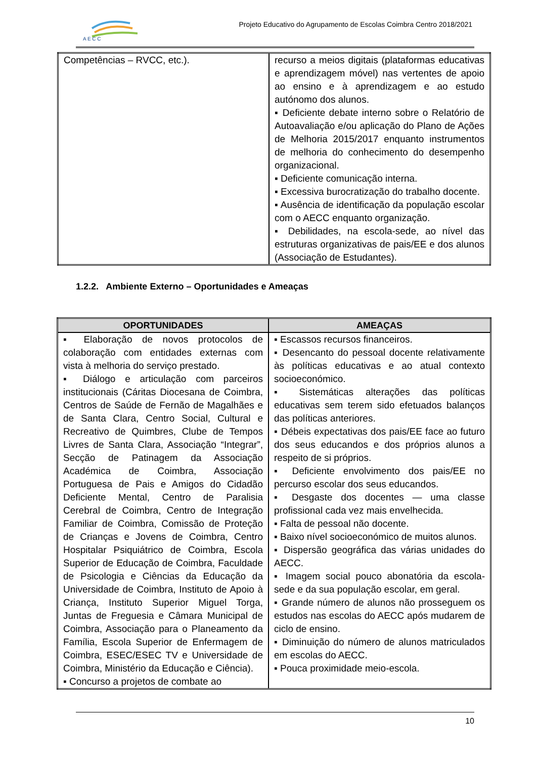A E C C
Projeto Educativo do Agrupamento de Escolas Coimbra Centro 2018/2021
| Competências – RVCC, etc.). | recurso a meios digitais (plataformas educativas e aprendizagem móvel) nas vertentes de apoio ao ensino e à aprendizagem e ao estudo autónomo dos alunos. ▪ Deficiente debate interno sobre o Relatório de Autoavaliação e/ou aplicação do Plano de Ações de Melhoria 2015/2017 enquanto instrumentos de melhoria do conhecimento do desempenho organizacional. ▪ Deficiente comunicação interna. ▪ Excessiva burocratização do trabalho docente. ▪ Ausência de identificação da população escolar com o AECC enquanto organização. ▪ Debilidades, na escola-sede, ao nível das estruturas organizativas de pais/EE e dos alunos (Associação de Estudantes). |
1.2.2. Ambiente Externo – Oportunidades e Ameaças
| OPORTUNIDADES | AMEAÇAS |
| --- | --- |
| ▪ Elaboração de novos protocolos de colaboração com entidades externas com vista à melhoria do serviço prestado. ▪ Diálogo e articulação com parceiros institucionais (Cáritas Diocesana de Coimbra, Centros de Saúde de Fernão de Magalhães e de Santa Clara, Centro Social, Cultural e Recreativo de Quimbres, Clube de Tempos Livres de Santa Clara, Associação “Integrar”, Secção de Patinagem da Associação Académica de Coimbra, Associação Portuguesa de Pais e Amigos do Cidadão Deficiente Mental, Centro de Paralisia Cerebral de Coimbra, Centro de Integração Familiar de Coimbra, Comissão de Proteção de Crianças e Jovens de Coimbra, Centro Hospitalar Psiquiátrico de Coimbra, Escola Superior de Educação de Coimbra, Faculdade de Psicologia e Ciências da Educação da Universidade de Coimbra, Instituto de Apoio à Criança, Instituto Superior Miguel Torga, Juntas de Freguesia e Câmara Municipal de Coimbra, Associação para o Planeamento da Família, Escola Superior de Enfermagem de Coimbra, ESEC/ESEC TV e Universidade de Coimbra, Ministério da Educação e Ciência). ▪ Concurso a projetos de combate ao | ▪ Escassos recursos financeiros. ▪ Desencanto do pessoal docente relativamente às políticas educativas e ao atual contexto socioeconómico. ▪ Sistemáticas alterações das políticas educativas sem terem sido efetuados balanços das políticas anteriores. ▪ Débeis expectativas dos pais/EE face ao futuro dos seus educandos e dos próprios alunos a respeito de si próprios. ▪ Deficiente envolvimento dos pais/EE no percurso escolar dos seus educandos. ▪ Desgaste dos docentes — uma classe profissional cada vez mais envelhecida. ▪ Falta de pessoal não docente. ▪ Baixo nível socioeconómico de muitos alunos. ▪ Dispersão geográfica das várias unidades do AECC. ▪ Imagem social pouco abonatória da escola-sede e da sua população escolar, em geral. ▪ Grande número de alunos não prosseguem os estudos nas escolas do AECC após mudarem de ciclo de ensino. ▪ Diminuição do número de alunos matriculados em escolas do AECC. ▪ Pouca proximidade meio-escola. |
10